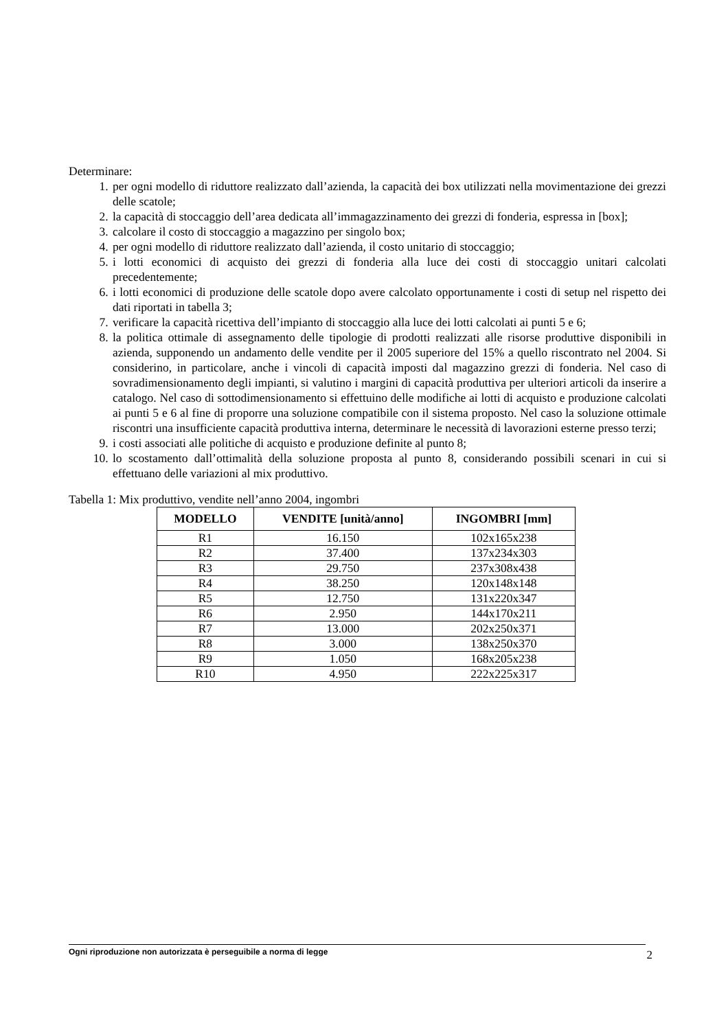Determinare:
1. per ogni modello di riduttore realizzato dall’azienda, la capacità dei box utilizzati nella movimentazione dei grezzi delle scatole;
2. la capacità di stoccaggio dell’area dedicata all’immagazzinamento dei grezzi di fonderia, espressa in [box];
3. calcolare il costo di stoccaggio a magazzino per singolo box;
4. per ogni modello di riduttore realizzato dall’azienda, il costo unitario di stoccaggio;
5. i lotti economici di acquisto dei grezzi di fonderia alla luce dei costi di stoccaggio unitari calcolati precedentemente;
6. i lotti economici di produzione delle scatole dopo avere calcolato opportunamente i costi di setup nel rispetto dei dati riportati in tabella 3;
7. verificare la capacità ricettiva dell’impianto di stoccaggio alla luce dei lotti calcolati ai punti 5 e 6;
8. la politica ottimale di assegnamento delle tipologie di prodotti realizzati alle risorse produttive disponibili in azienda, supponendo un andamento delle vendite per il 2005 superiore del 15% a quello riscontrato nel 2004. Si considerino, in particolare, anche i vincoli di capacità imposti dal magazzino grezzi di fonderia. Nel caso di sovradimensionamento degli impianti, si valutino i margini di capacità produttiva per ulteriori articoli da inserire a catalogo. Nel caso di sottodimensionamento si effettuino delle modifiche ai lotti di acquisto e produzione calcolati ai punti 5 e 6 al fine di proporre una soluzione compatibile con il sistema proposto. Nel caso la soluzione ottimale riscontri una insufficiente capacità produttiva interna, determinare le necessità di lavorazioni esterne presso terzi;
9. i costi associati alle politiche di acquisto e produzione definite al punto 8;
10. lo scostamento dall’ottimalità della soluzione proposta al punto 8, considerando possibili scenari in cui si effettuano delle variazioni al mix produttivo.
Tabella 1: Mix produttivo, vendite nell’anno 2004, ingombri
| MODELLO | VENDITE [unità/anno] | INGOMBRI [mm] |
| --- | --- | --- |
| R1 | 16.150 | 102x165x238 |
| R2 | 37.400 | 137x234x303 |
| R3 | 29.750 | 237x308x438 |
| R4 | 38.250 | 120x148x148 |
| R5 | 12.750 | 131x220x347 |
| R6 | 2.950 | 144x170x211 |
| R7 | 13.000 | 202x250x371 |
| R8 | 3.000 | 138x250x370 |
| R9 | 1.050 | 168x205x238 |
| R10 | 4.950 | 222x225x317 |
Ogni riproduzione non autorizzata è perseguibile a norma di legge 2